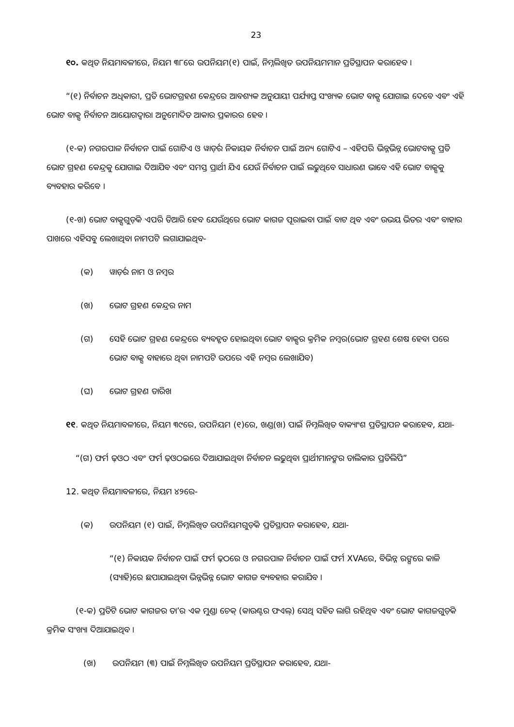23
୧୦. କଥିତ ନିୟମାବଳୀରେ, ନିୟମ ୩୮ରେ ଉପନିୟମ(୧) ପାଇଁ, ନିମ୍ନଲିଖିତ ଉପନିୟମମାନ ପ୍ରତିସ୍ଥାପନ କରାହେବ ।
“(୧) ନିର୍ବାଚନ ଅଧିକାରୀ, ପ୍ରତି ଭୋଟଗ୍ରହଣ କେନ୍ଦ୍ରରେ ଆବଶ୍ୟକ ଅନୁଯାୟୀ ପର୍ଯ୍ୟାପ୍ତ ସଂଖ୍ୟକ ଭୋଟ ବାକ୍ସ ଯୋଗାଇ ଦେବେ ଏବଂ ଏହି ଭୋଟ ବାକ୍ସ ନିର୍ବାଚନ ଆୟୋଗଦ୍ୱାରା ଅନୁମୋଦିତ ଆକାର ପ୍ରକାରର ହେବ ।
(୧-କ) ନଗରପାଳ ନିର୍ବାଚନ ପାଇଁ ଗୋଟିଏ ଓ ୱାର୍ଡ଼ର ନିକାୟକ ନିର୍ବାଚନ ପାଇଁ ଅନ୍ୟ ଗୋଟିଏ – ଏହିପରି ଭିନ୍ନଭିନ୍ନ ଭୋଟବାକ୍ସ ପ୍ରତି ଭୋଟ ଗ୍ରହଣ କେନ୍ଦ୍ରକୁ ଯୋଗାଇ ଦିଆଯିବ ଏବଂ ସମସ୍ତ ପ୍ରାର୍ଥୀ ଯିଏ ଯେଉଁ ନିର୍ବାଚନ ପାଇଁ ଲଢୁଥିବେ ସାଧାରଣ ଭାବେ ଏହି ଭୋଟ ବାକ୍ସକୁ ବ୍ୟବହାର କରିବେ ।
(୧-ଖ) ଭୋଟ ବାକ୍ସଗୁଡ଼ିକ ଏପରି ତିଆରି ହେବ ଯେଉଁଥିରେ ଭୋଟ କାଗଜ ପୂରାଇବା ପାଇଁ ବାଟ ଥିବ ଏବଂ ଉଭୟ ଭିତର ଏବଂ ବାହାର ପାଖରେ ଏହିସବୁ ଲେଖାଥିବା ନାମପଟି ଲଗାଯାଇଥିବ-
(କ) ୱାର୍ଡ଼ର ନାମ ଓ ନମ୍ବର
(ଖ) ଭୋଟ ଗ୍ରହଣ କେନ୍ଦ୍ରର ନାମ
(ଗ) ସେହି ଭୋଟ ଗ୍ରହଣ କେନ୍ଦ୍ରରେ ବ୍ୟବହୃତ ହୋଇଥିବା ଭୋଟ ବାକ୍ସର କ୍ରମିକ ନମ୍ବର(ଭୋଟ ଗ୍ରହଣ ଶେଷ ହେବା ପରେ ଭୋଟ ବାକ୍ସ ବାହାରେ ଥିବା ନାମପଟି ଉପରେ ଏହି ନମ୍ବର ଲେଖାଯିବ)
(ଘ) ଭୋଟ ଗ୍ରହଣ ତାରିଖ
୧୧. କଥିତ ନିୟମାବଳୀରେ, ନିୟମ ୩୯ରେ, ଉପନିୟମ (୧)ରେ, ଖଣ୍ଡ(ଖ) ପାଇଁ ନିମ୍ନଲିଖିତ ବାକ୍ୟାଂଶ ପ୍ରତିସ୍ଥାପନ କରାହେବ, ଯଥା-
“(ଗ) ଫର୍ମ ଢ଼ଓଠ ଏବଂ ଫର୍ମ ଢ଼ଓଠଇରେ ଦିଆଯାଇଥିବା ନିର୍ବାଚନ ଲଢୁଥିବା ପ୍ରାର୍ଥୀମାନଙ୍କର ତାଲିକାର ପ୍ରତିଲିପି”
12. କଥିତ ନିୟମାବଳୀରେ, ନିୟମ ୪୨ରେ-
(କ) ଉପନିୟମ (୧) ପାଇଁ, ନିମ୍ନଲିଖିତ ଉପନିୟମଗୁଡ଼ିକ ପ୍ରତିସ୍ଥାପନ କରାହେବ, ଯଥା-
“(୧) ନିକାୟକ ନିର୍ବାଚନ ପାଇଁ ଫର୍ମ ଢ଼ଠରେ ଓ ନଗରପାଳ ନିର୍ବାଚନ ପାଇଁ ଫର୍ମ XVAରେ, ବିଭିନ୍ନ ରଙ୍ଗରେ କାଳି (ସ୍ୟାହି)ରେ ଛପାଯାଇଥିବା ଭିନ୍ନଭିନ୍ନ ଭୋଟ କାଗଜ ବ୍ୟବହାର କରାଯିବ ।
(୧-କ) ପ୍ରତିଟି ଭୋଟ କାଗଜର ତା’ର ଏକ ମୁଣ୍ଡା ଚେକ୍ (କାଉଣ୍ଟର ଫଏଲ୍) ସେଥି ସହିତ ଲାଗି ରହିଥିବ ଏବଂ ଭୋଟ କାଗଜଗୁଡ଼ିକ କ୍ରମିକ ସଂଖ୍ୟା ଦିଆଯାଇଥିବ ।
(ଖ) ଉପନିୟମ (୩) ପାଇଁ ନିମ୍ନଲିଖିତ ଉପନିୟମ ପ୍ରତିସ୍ଥାପନ କରାହେବ, ଯଥା-